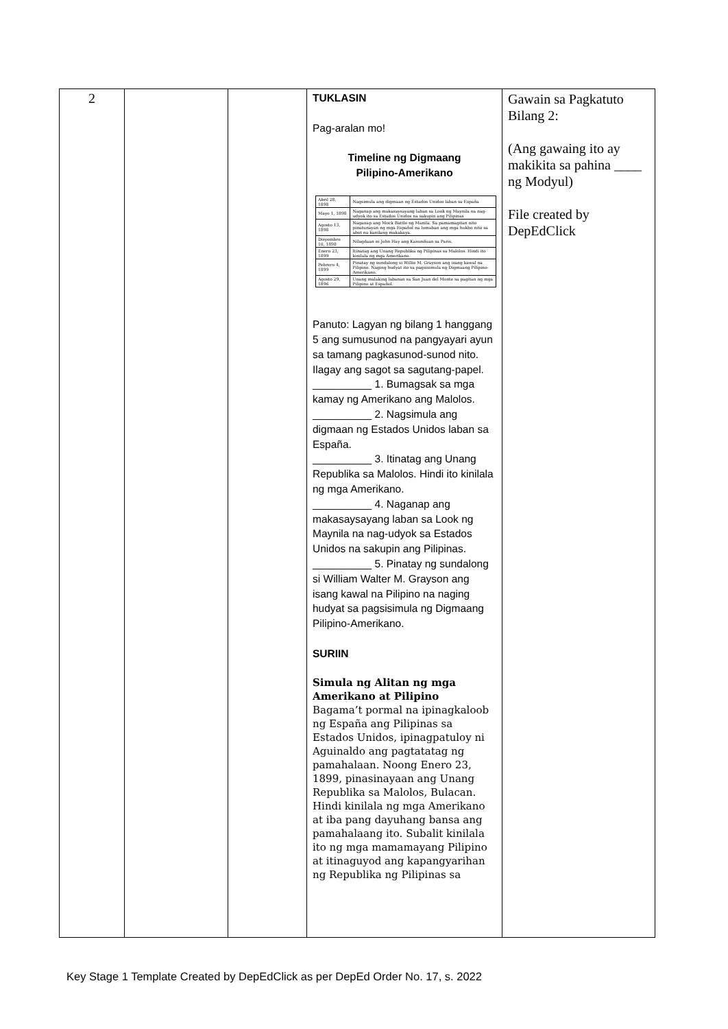| 2 | | | TUKLASIN Pag-aralan mo! Timeline ng Digmaang Pilipino-Amerikano / Abril 28, 1898 / Nagsimula ang digmaan ng Estados Unidos laban sa España / / Mayo 1, 1898 / Naganap ang makasaysayang laban sa Look ng Maynila na nag-udyok ito sa Estados Unidos na sakupin ang Pilipinas / / Agosto 13, 1898 / Naganap ang Mock Battle ng Manila. Sa pamamagitan nito pinatunayan ng mga Español na lumaban ang mga hukbo nito sa abot na kanilang makakaya. / / Disyembre 10, 1898 / Nilagdaan ni John Hay ang Kasunduan sa Paris. / / Enero 23, 1899 / Itinatag ang Unang Republika ng Pilipinas sa Malolos. Hindi ito kinilala ng mga Amerikano. / / Pebrero 4, 1899 / Pinatay ng sundalong si Willie M. Grayson ang isang kawal na Pilipino. Naging hudyat ito sa pagsisimula ng Digmaang Pilipino-Amerikano. / / Agosto 29, 1896 / Unang malaking labanan sa San Juan del Monte sa pagitan ng mga Pilipino at Español. / Panuto: Lagyan ng bilang 1 hanggang 5 ang sumusunod na pangyayari ayun sa tamang pagkasunod-sunod nito. Ilagay ang sagot sa sagutang-papel. __________ 1. Bumagsak sa mga kamay ng Amerikano ang Malolos. __________ 2. Nagsimula ang digmaan ng Estados Unidos laban sa España. __________ 3. Itinatag ang Unang Republika sa Malolos. Hindi ito kinilala ng mga Amerikano. __________ 4. Naganap ang makasaysayang laban sa Look ng Maynila na nag-udyok sa Estados Unidos na sakupin ang Pilipinas. __________ 5. Pinatay ng sundalong si William Walter M. Grayson ang isang kawal na Pilipino na naging hudyat sa pagsisimula ng Digmaang Pilipino-Amerikano. SURIIN Simula ng Alitan ng mga Amerikano at Pilipino Bagama’t pormal na ipinagkaloob ng España ang Pilipinas sa Estados Unidos, ipinagpatuloy ni Aguinaldo ang pagtatatag ng pamahalaan. Noong Enero 23, 1899, pinasinayaan ang Unang Republika sa Malolos, Bulacan. Hindi kinilala ng mga Amerikano at iba pang dayuhang bansa ang pamahalaang ito. Subalit kinilala ito ng mga mamamayang Pilipino at itinaguyod ang kapangyarihan ng Republika ng Pilipinas sa | Gawain sa Pagkatuto Bilang 2: (Ang gawaing ito ay makikita sa pahina ____ ng Modyul) File created by DepEdClick |
Key Stage 1 Template Created by DepEdClick as per DepEd Order No. 17, s. 2022